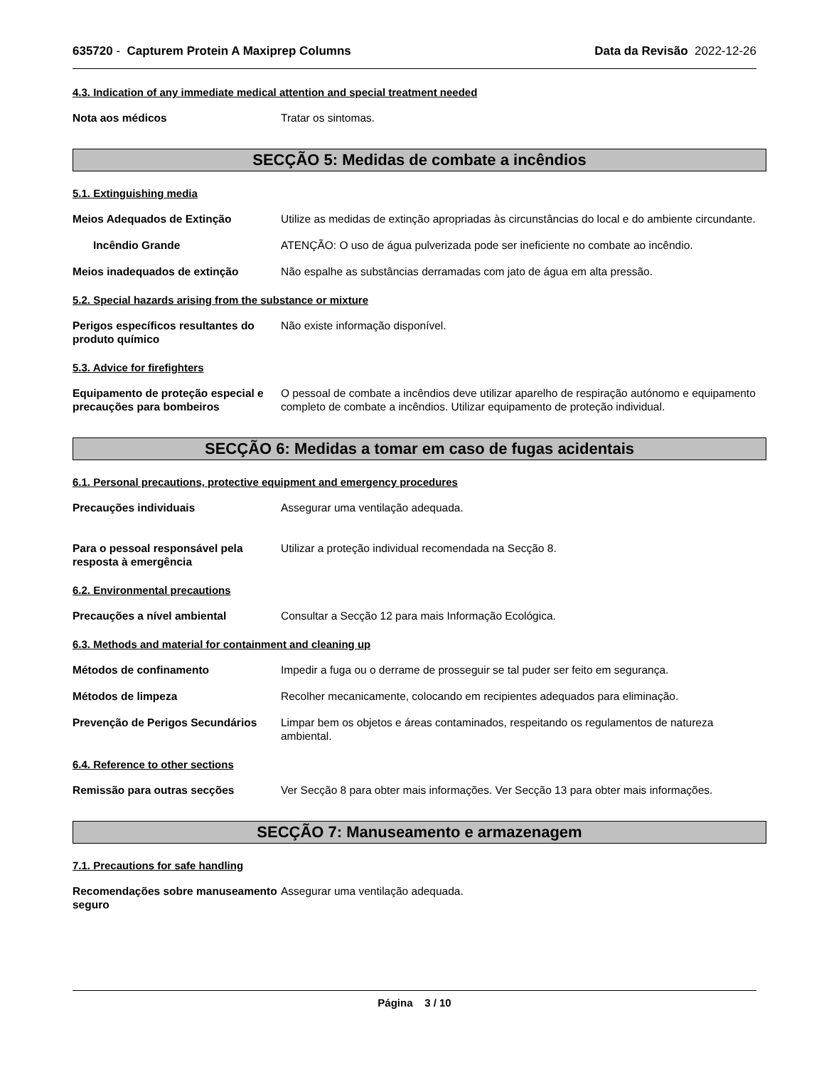635720 - Capturem Protein A Maxiprep Columns Data da Revisão 2022-12-26
4.3. Indication of any immediate medical attention and special treatment needed
Nota aos médicos Tratar os sintomas.
SECÇÃO 5: Medidas de combate a incêndios
5.1. Extinguishing media
Meios Adequados de Extinção Utilize as medidas de extinção apropriadas às circunstâncias do local e do ambiente circundante.
Incêndio Grande ATENÇÃO: O uso de água pulverizada pode ser ineficiente no combate ao incêndio.
Meios inadequados de extinção Não espalhe as substâncias derramadas com jato de água em alta pressão.
5.2. Special hazards arising from the substance or mixture
Perigos específicos resultantes do produto químico
Não existe informação disponível.
5.3. Advice for firefighters
Equipamento de proteção especial e precauções para bombeiros
O pessoal de combate a incêndios deve utilizar aparelho de respiração autónomo e equipamento completo de combate a incêndios. Utilizar equipamento de proteção individual.
SECÇÃO 6: Medidas a tomar em caso de fugas acidentais
6.1. Personal precautions, protective equipment and emergency procedures
Precauções individuais Assegurar uma ventilação adequada.
Para o pessoal responsável pela resposta à emergência
Utilizar a proteção individual recomendada na Secção 8.
6.2. Environmental precautions
Precauções a nível ambiental Consultar a Secção 12 para mais Informação Ecológica.
6.3. Methods and material for containment and cleaning up
Métodos de confinamento Impedir a fuga ou o derrame de prosseguir se tal puder ser feito em segurança.
Métodos de limpeza Recolher mecanicamente, colocando em recipientes adequados para eliminação.
Prevenção de Perigos Secundários
Limpar bem os objetos e áreas contaminados, respeitando os regulamentos de natureza ambiental.
6.4. Reference to other sections
Remissão para outras secções Ver Secção 8 para obter mais informações. Ver Secção 13 para obter mais informações.
SECÇÃO 7: Manuseamento e armazenagem
7.1. Precautions for safe handling
Recomendações sobre manuseamento seguro
Assegurar uma ventilação adequada.
Página 3 / 10